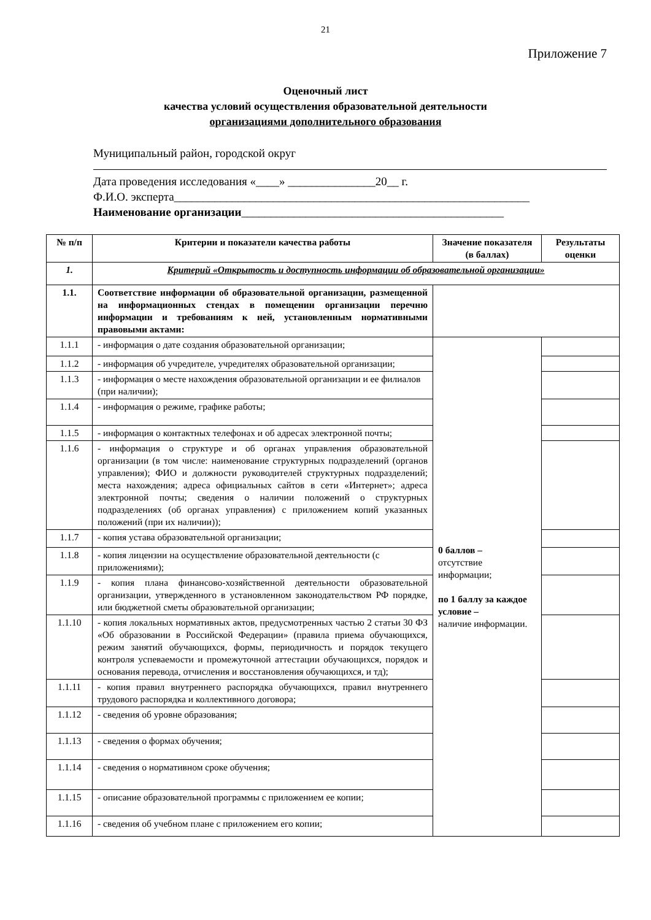21
Приложение 7
Оценочный лист
качества условий осуществления образовательной деятельности
организациями дополнительного образования
Муниципальный район, городской округ
Дата проведения исследования «____» _______________20__ г.
Ф.И.О. эксперта_____________________________________________________________
Наименование организации_____________________________________________
| № п/п | Критерии и показатели качества работы | Значение показателя (в баллах) | Результаты оценки |
| --- | --- | --- | --- |
| 1. | Критерий «Открытость и доступность информации об образовательной организации» | | |
| 1.1. | Соответствие информации об образовательной организации, размещенной на информационных стендах в помещении организации перечню информации и требованиям к ней, установленным нормативными правовыми актами: | | |
| 1.1.1 | - информация о дате создания образовательной организации; | 0 баллов – отсутствие информации; по 1 баллу за каждое условие – наличие информации. | |
| 1.1.2 | - информация об учредителе, учредителях образовательной организации; | | |
| 1.1.3 | - информация о месте нахождения образовательной организации и ее филиалов (при наличии); | | |
| 1.1.4 | - информация о режиме, графике работы; | | |
| 1.1.5 | - информация о контактных телефонах и об адресах электронной почты; | | |
| 1.1.6 | - информация о структуре и об органах управления образовательной организации (в том числе: наименование структурных подразделений (органов управления); ФИО и должности руководителей структурных подразделений; места нахождения; адреса официальных сайтов в сети «Интернет»; адреса электронной почты; сведения о наличии положений о структурных подразделениях (об органах управления) с приложением копий указанных положений (при их наличии)); | | |
| 1.1.7 | - копия устава образовательной организации; | | |
| 1.1.8 | - копия лицензии на осуществление образовательной деятельности (с приложениями); | | |
| 1.1.9 | - копия плана финансово-хозяйственной деятельности образовательной организации, утвержденного в установленном законодательством РФ порядке, или бюджетной сметы образовательной организации; | | |
| 1.1.10 | - копия локальных нормативных актов, предусмотренных частью 2 статьи 30 ФЗ «Об образовании в Российской Федерации» (правила приема обучающихся, режим занятий обучающихся, формы, периодичность и порядок текущего контроля успеваемости и промежуточной аттестации обучающихся, порядок и основания перевода, отчисления и восстановления обучающихся, и тд); | | |
| 1.1.11 | - копия правил внутреннего распорядка обучающихся, правил внутреннего трудового распорядка и коллективного договора; | | |
| 1.1.12 | - сведения об уровне образования; | | |
| 1.1.13 | - сведения о формах обучения; | | |
| 1.1.14 | - сведения о нормативном сроке обучения; | | |
| 1.1.15 | - описание образовательной программы с приложением ее копии; | | |
| 1.1.16 | - сведения об учебном плане с приложением его копии; | | |